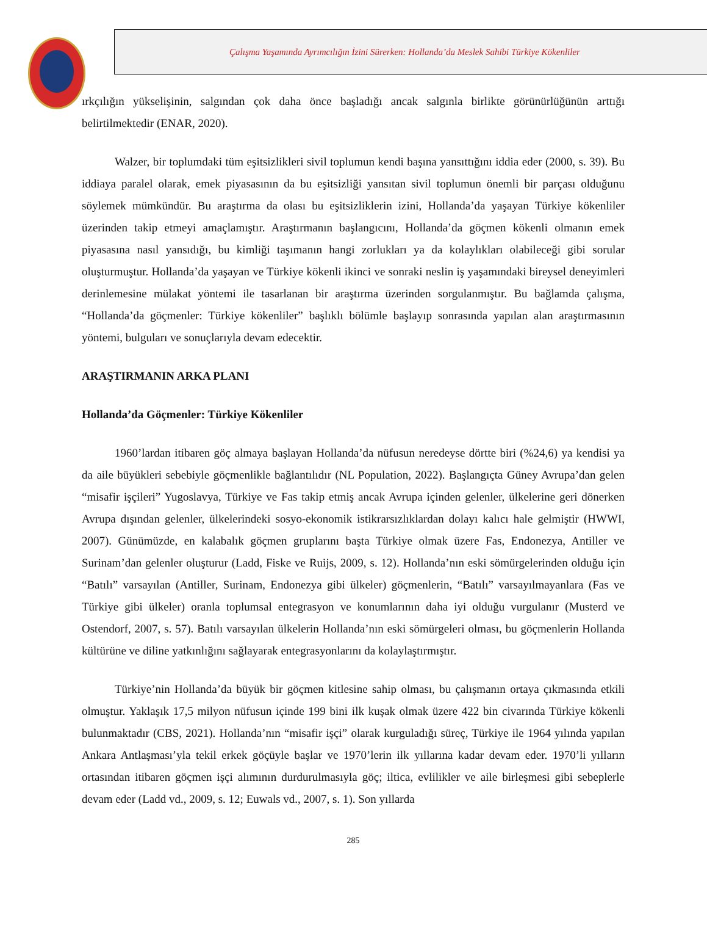Çalışma Yaşamında Ayrımcılığın İzini Sürerken: Hollanda’da Meslek Sahibi Türkiye Kökenliler
ırkçılığın yükselişinin, salgından çok daha önce başladığı ancak salgınla birlikte görünürlüğünün arttığı belirtilmektedir (ENAR, 2020).
Walzer, bir toplumdaki tüm eşitsizlikleri sivil toplumun kendi başına yansıttığını iddia eder (2000, s. 39). Bu iddiaya paralel olarak, emek piyasasının da bu eşitsizliği yansıtan sivil toplumun önemli bir parçası olduğunu söylemek mümkündür. Bu araştırma da olası bu eşitsizliklerin izini, Hollanda’da yaşayan Türkiye kökenliler üzerinden takip etmeyi amaçlamıştır. Araştırmanın başlangıcını, Hollanda’da göçmen kökenli olmanın emek piyasasına nasıl yansıdığı, bu kimliği taşımanın hangi zorlukları ya da kolaylıkları olabileceği gibi sorular oluşturmuştur. Hollanda’da yaşayan ve Türkiye kökenli ikinci ve sonraki neslin iş yaşamındaki bireysel deneyimleri derinlemesine mülakat yöntemi ile tasarlanan bir araştırma üzerinden sorgulanmıştır. Bu bağlamda çalışma, “Hollanda’da göçmenler: Türkiye kökenliler” başlıklı bölümle başlayıp sonrasında yapılan alan araştırmasının yöntemi, bulguları ve sonuçlarıyla devam edecektir.
ARAŞTIRMANIN ARKA PLANI
Hollanda’da Göçmenler: Türkiye Kökenliler
1960’lardan itibaren göç almaya başlayan Hollanda’da nüfusun neredeyse dörtte biri (%24,6) ya kendisi ya da aile büyükleri sebebiyle göçmenlikle bağlantılıdır (NL Population, 2022). Başlangıçta Güney Avrupa’dan gelen “misafir işçileri” Yugoslavya, Türkiye ve Fas takip etmiş ancak Avrupa içinden gelenler, ülkelerine geri dönerken Avrupa dışından gelenler, ülkelerindeki sosyo-ekonomik istikrarsızlıklardan dolayı kalıcı hale gelmiştir (HWWI, 2007). Günümüzde, en kalabalık göçmen gruplarını başta Türkiye olmak üzere Fas, Endonezya, Antiller ve Surinam’dan gelenler oluşturur (Ladd, Fiske ve Ruijs, 2009, s. 12). Hollanda’nın eski sömürgelerinden olduğu için “Batılı” varsayılan (Antiller, Surinam, Endonezya gibi ülkeler) göçmenlerin, “Batılı” varsayılmayanlara (Fas ve Türkiye gibi ülkeler) oranla toplumsal entegrasyon ve konumlarının daha iyi olduğu vurgulanır (Musterd ve Ostendorf, 2007, s. 57). Batılı varsayılan ülkelerin Hollanda’nın eski sömürgeleri olması, bu göçmenlerin Hollanda kültürüne ve diline yatkınlığını sağlayarak entegrasyonlarını da kolaylaştırmıştır.
Türkiye’nin Hollanda’da büyük bir göçmen kitlesine sahip olması, bu çalışmanın ortaya çıkmasında etkili olmuştur. Yaklaşık 17,5 milyon nüfusun içinde 199 bini ilk kuşak olmak üzere 422 bin civarında Türkiye kökenli bulunmaktadır (CBS, 2021). Hollanda’nın “misafir işçi” olarak kurguladığı süreç, Türkiye ile 1964 yılında yapılan Ankara Antlaşması’yla tekil erkek göçüyle başlar ve 1970’lerin ilk yıllarına kadar devam eder. 1970’li yılların ortasından itibaren göçmen işçi alımının durdurulmasıyla göç; iltica, evlilikler ve aile birleşmesi gibi sebeplerle devam eder (Ladd vd., 2009, s. 12; Euwals vd., 2007, s. 1). Son yıllarda
285